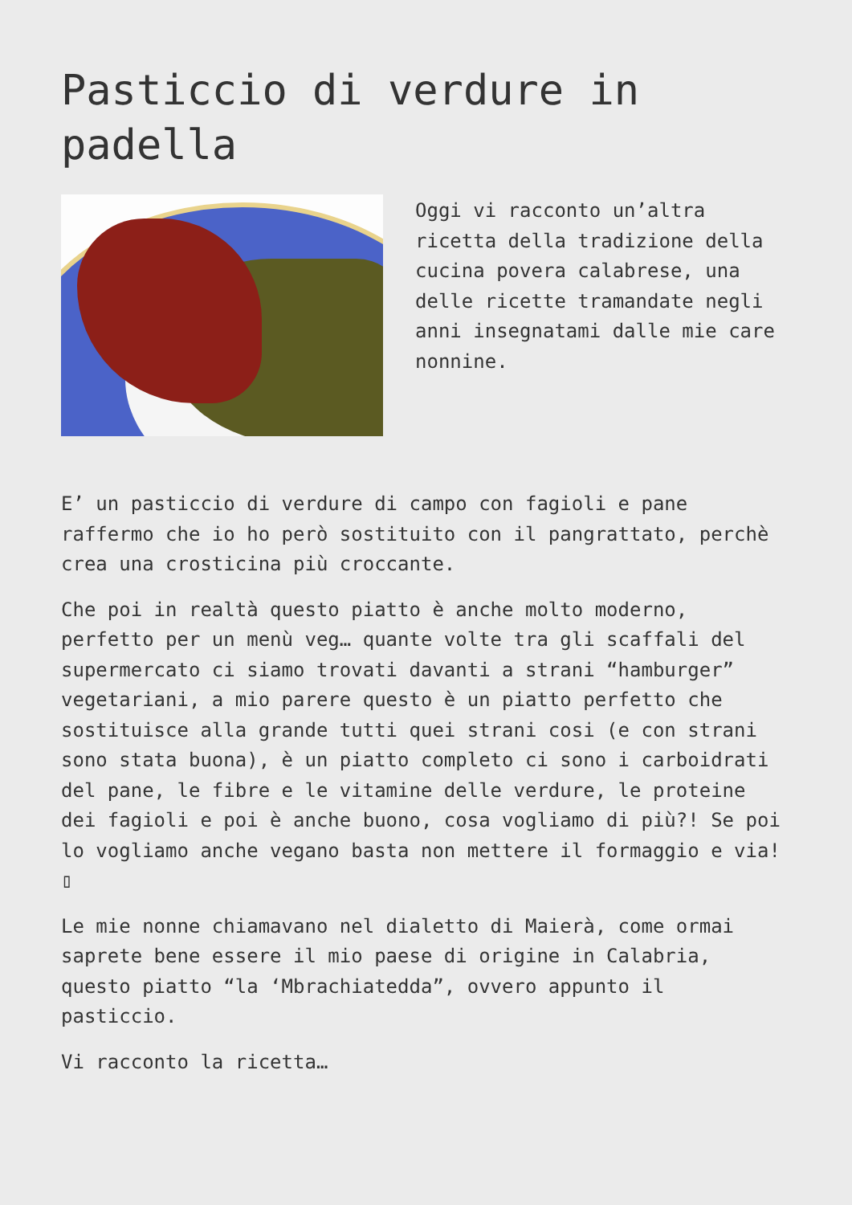Pasticcio di verdure in padella
Oggi vi racconto un’altra ricetta della tradizione della cucina povera calabrese, una delle ricette tramandate negli anni insegnatami dalle mie care nonnine.
E’ un pasticcio di verdure di campo con fagioli e pane raffermo che io ho però sostituito con il pangrattato, perchè crea una crosticina più croccante.
Che poi in realtà questo piatto è anche molto moderno, perfetto per un menù veg… quante volte tra gli scaffali del supermercato ci siamo trovati davanti a strani “hamburger” vegetariani, a mio parere questo è un piatto perfetto che sostituisce alla grande tutti quei strani cosi (e con strani sono stata buona), è un piatto completo ci sono i carboidrati del pane, le fibre e le vitamine delle verdure, le proteine dei fagioli e poi è anche buono, cosa vogliamo di più?! Se poi lo vogliamo anche vegano basta non mettere il formaggio e via! ▯
Le mie nonne chiamavano nel dialetto di Maierà, come ormai saprete bene essere il mio paese di origine in Calabria, questo piatto “la ‘Mbrachiatedda”, ovvero appunto il pasticcio.
Vi racconto la ricetta…